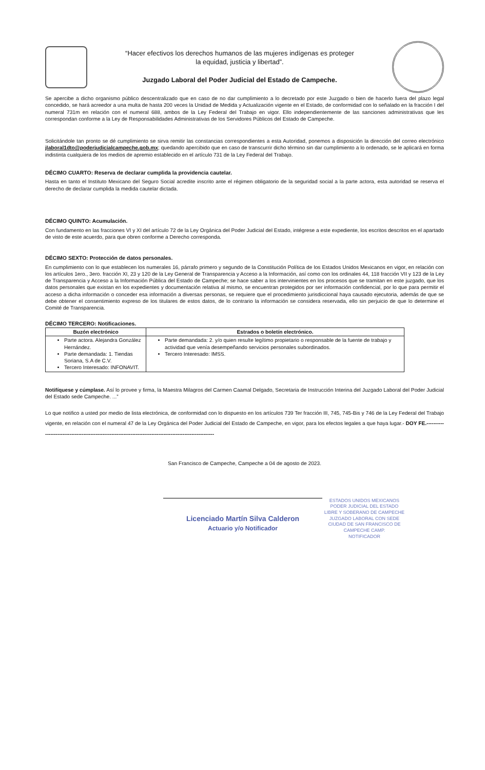“Hacer efectivos los derechos humanos de las mujeres indígenas es proteger
la equidad, justicia y libertad”.
Juzgado Laboral del Poder Judicial del Estado de Campeche.
Se apercibe a dicho organismo público descentralizado que en caso de no dar cumplimiento a lo decretado por este Juzgado o bien de hacerlo fuera del plazo legal concedido, se hará acreedor a una multa de hasta 200 veces la Unidad de Medida y Actualización vigente en el Estado, de conformidad con lo señalado en la fracción I del numeral 731m en relación con el numeral 688, ambos de la Ley Federal del Trabajo en vigor. Ello independientemente de las sanciones administrativas que les correspondan conforme a la Ley de Responsabilidades Administrativas de los Servidores Públicos del Estado de Campeche.
Solicitándole tan pronto se dé cumplimiento se sirva remitir las constancias correspondientes a esta Autoridad, ponemos a disposición la dirección del correo electrónico jlaboral1dto@poderjudicialcampeche.gob.mx; quedando apercibido que en caso de transcurrir dicho término sin dar cumplimiento a lo ordenado, se le aplicará en forma indistinta cualquiera de los medios de apremio establecido en el artículo 731 de la Ley Federal del Trabajo.
DÉCIMO CUARTO: Reserva de declarar cumplida la providencia cautelar.
Hasta en tanto el Instituto Mexicano del Seguro Social acredite inscrito ante el régimen obligatorio de la seguridad social a la parte actora, esta autoridad se reserva el derecho de declarar cumplida la medida cautelar dictada.
DÉCIMO QUINTO: Acumulación.
Con fundamento en las fracciones VI y XI del artículo 72 de la Ley Orgánica del Poder Judicial del Estado, intégrese a este expediente, los escritos descritos en el apartado de visto de este acuerdo, para que obren conforme a Derecho corresponda.
DÉCIMO SEXTO: Protección de datos personales.
En cumplimiento con lo que establecen los numerales 16, párrafo primero y segundo de la Constitución Política de los Estados Unidos Mexicanos en vigor, en relación con los artículos 1ero., 3ero. fracción XI, 23 y 120 de la Ley General de Transparencia y Acceso a la Información, así como con los ordinales 44, 118 fracción VII y 123 de la Ley de Transparencia y Acceso a la Información Pública del Estado de Campeche; se hace saber a los intervinientes en los procesos que se tramitan en este juzgado, que los datos personales que existan en los expedientes y documentación relativa al mismo, se encuentran protegidos por ser información confidencial, por lo que para permitir el acceso a dicha información o conceder esa información a diversas personas, se requiere que el procedimiento jurisdiccional haya causado ejecutoria, además de que se debe obtener el consentimiento expreso de los titulares de estos datos, de lo contrario la información se considera reservada, ello sin perjuicio de que lo determine el Comité de Transparencia.
DÉCIMO TERCERO: Notificaciones.
| Buzón electrónico | Estrados o boletín electrónico. |
| --- | --- |
| Parte actora. Alejandra González Hernández. Parte demandada: 1. Tiendas Soriana, S.A de C.V. Tercero Interesado: INFONAVIT. | Parte demandada: 2. y/o quien resulte legítimo propietario o responsable de la fuente de trabajo y actividad que venía desempeñando servicios personales subordinados. Tercero Interesado: IMSS. |
Notifíquese y cúmplase. Así lo provee y firma, la Maestra Milagros del Carmen Caamal Delgado, Secretaria de Instrucción Interina del Juzgado Laboral del Poder Judicial del Estado sede Campeche. ...”
Lo que notifico a usted por medio de lista electrónica, de conformidad con lo dispuesto en los artículos 739 Ter fracción III, 745, 745-Bis y 746 de la Ley Federal del Trabajo vigente, en relación con el numeral 47 de la Ley Orgánica del Poder Judicial del Estado de Campeche, en vigor, para los efectos legales a que haya lugar.- DOY FE.-----------------------------------------------------------------------------------------------------------
San Francisco de Campeche, Campeche a 04 de agosto de 2023.
Licenciado Martín Silva Calderon
Actuario y/o Notificador
ESTADOS UNIDOS MEXICANOS
PODER JUDICIAL DEL ESTADO
LIBRE Y SOBERANO DE CAMPECHE
JUZGADO LABORAL CON SEDE
CIUDAD DE SAN FRANCISCO DE
CAMPECHE CAMP.
NOTIFICADOR